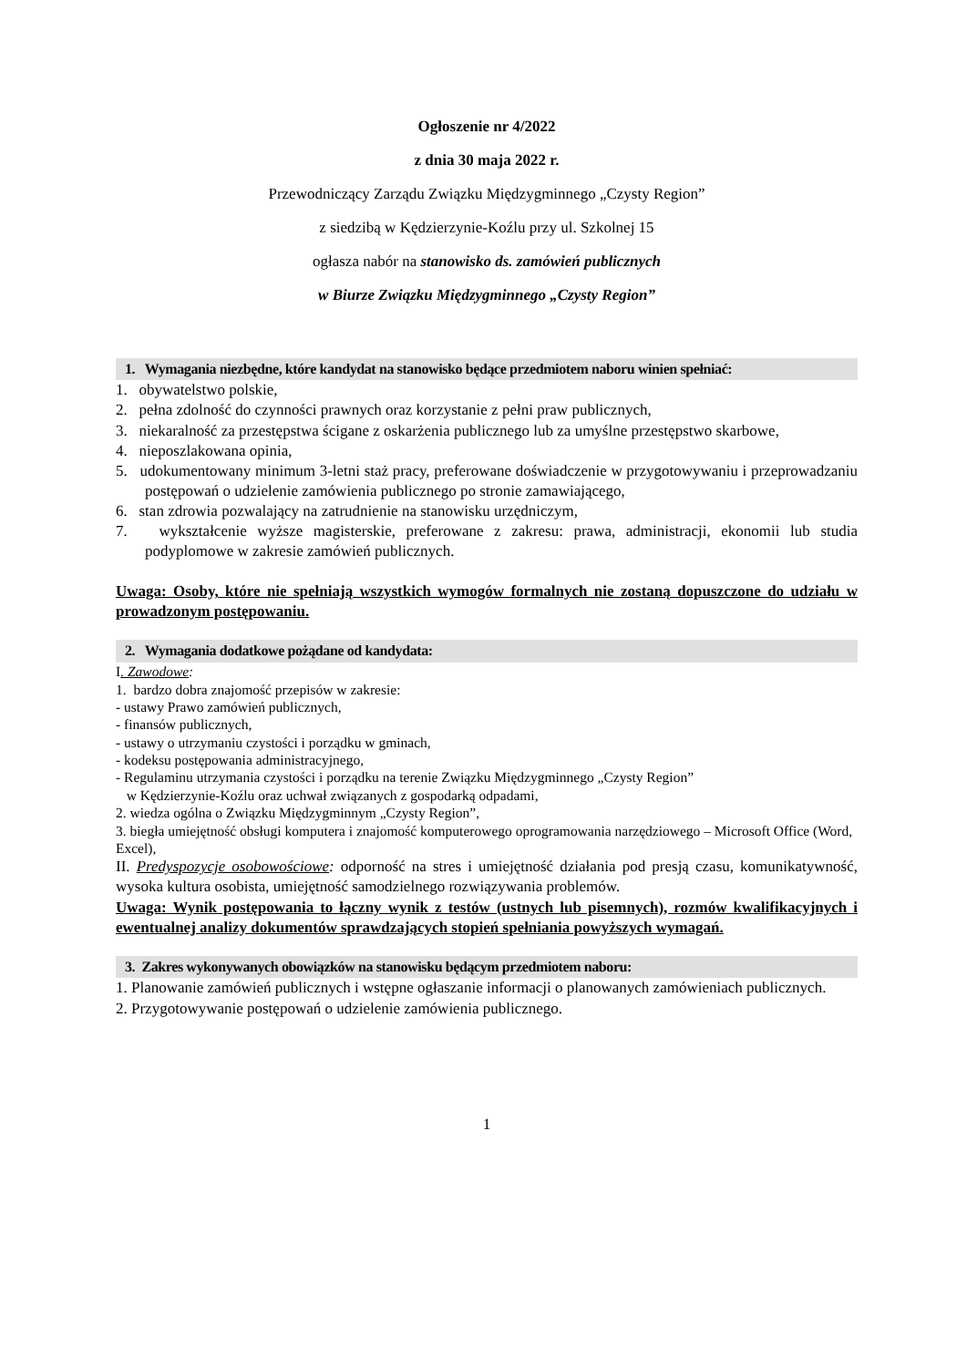Ogłoszenie nr 4/2022
z dnia 30 maja 2022 r.
Przewodniczący Zarządu Związku Międzygminnego „Czysty Region”
z siedzibą w Kędzierzynie-Koźlu przy ul. Szkolnej 15
ogłasza nabór na stanowisko ds. zamówień publicznych
w Biurze Związku Międzygminnego „Czysty Region”
1. Wymagania niezbędne, które kandydat na stanowisko będące przedmiotem naboru winien spełniać:
1. obywatelstwo polskie,
2. pełna zdolność do czynności prawnych oraz korzystanie z pełni praw publicznych,
3. niekaralność za przestępstwa ścigane z oskarżenia publicznego lub za umyślne przestępstwo skarbowe,
4. nieposzlakowana opinia,
5. udokumentowany minimum 3-letni staż pracy, preferowane doświadczenie w przygotowywaniu i przeprowadzaniu postępowań o udzielenie zamówienia publicznego po stronie zamawiającego,
6. stan zdrowia pozwalający na zatrudnienie na stanowisku urzędniczym,
7. wykształcenie wyższe magisterskie, preferowane z zakresu: prawa, administracji, ekonomii lub studia podyplomowe w zakresie zamówień publicznych.
Uwaga: Osoby, które nie spełniają wszystkich wymogów formalnych nie zostaną dopuszczone do udziału w prowadzonym postępowaniu.
2. Wymagania dodatkowe pożądane od kandydata:
I. Zawodowe:
1. bardzo dobra znajomość przepisów w zakresie:
- ustawy Prawo zamówień publicznych,
- finansów publicznych,
- ustawy o utrzymaniu czystości i porządku w gminach,
- kodeksu postępowania administracyjnego,
- Regulaminu utrzymania czystości i porządku na terenie Związku Międzygminnego „Czysty Region”
w Kędzierzynie-Koźlu oraz uchwał związanych z gospodarką odpadami,
2. wiedza ogólna o Związku Międzygminnym „Czysty Region”,
3. biegła umiejętność obsługi komputera i znajomość komputerowego oprogramowania narzędziowego – Microsoft Office (Word, Excel),
II. Predyspozycje osobowościowe: odporność na stres i umiejętność działania pod presją czasu, komunikatywność, wysoka kultura osobista, umiejętność samodzielnego rozwiązywania problemów.
Uwaga: Wynik postępowania to łączny wynik z testów (ustnych lub pisemnych), rozmów kwalifikacyjnych i ewentualnej analizy dokumentów sprawdzających stopień spełniania powyższych wymagań.
3. Zakres wykonywanych obowiązków na stanowisku będącym przedmiotem naboru:
1. Planowanie zamówień publicznych i wstępne ogłaszanie informacji o planowanych zamówieniach publicznych.
2. Przygotowywanie postępowań o udzielenie zamówienia publicznego.
1